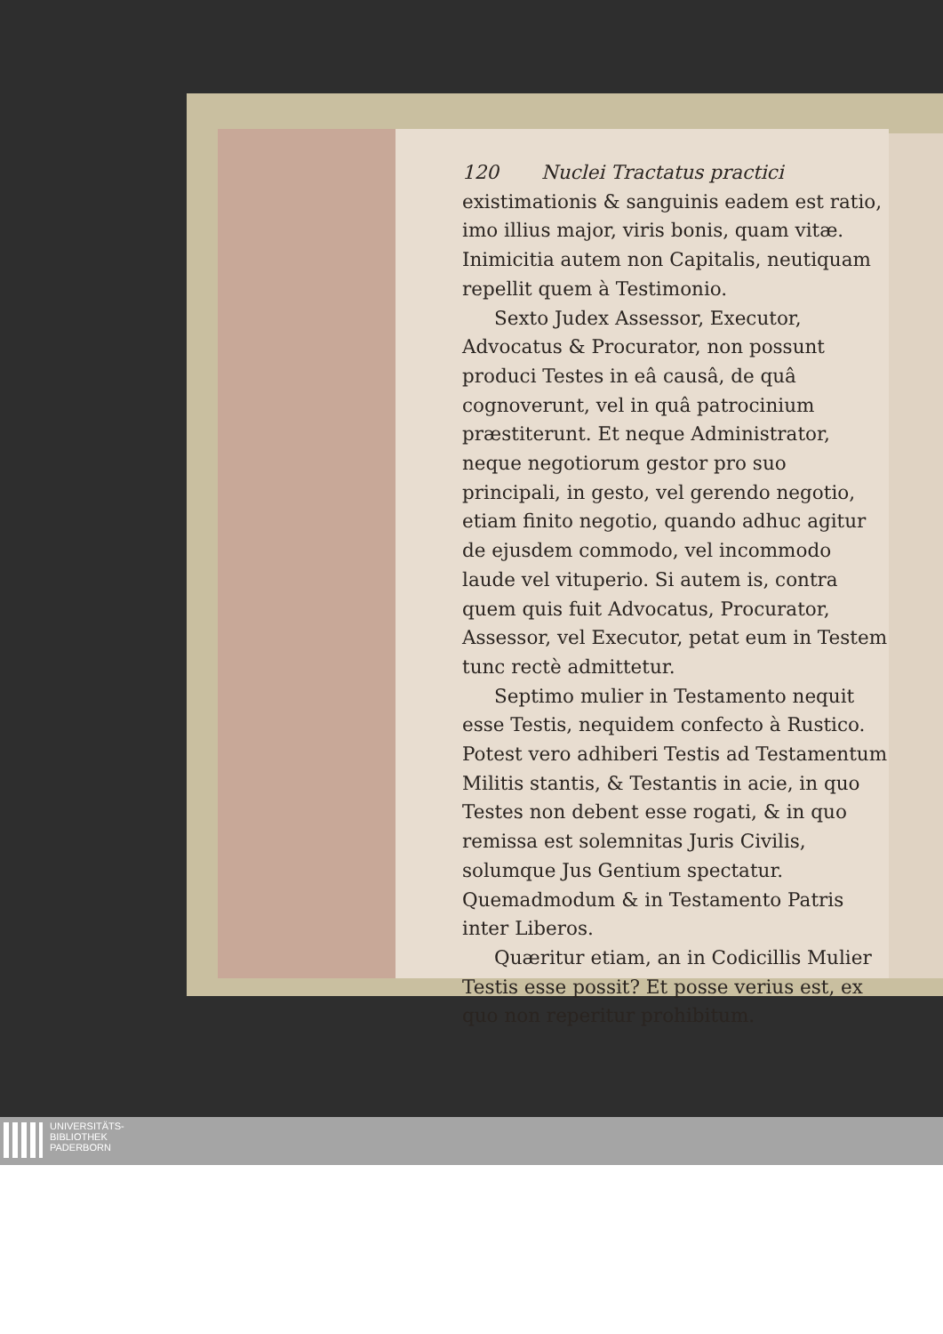120 Nuclei Tractatus practici
existimationis & sanguinis eadem est ratio, imo illius major, viris bonis, quam vitæ. Inimicitia autem non Capitalis, neutiquam repellit quem à Testimonio.
Sexto Judex Assessor, Executor, Advocatus & Procurator, non possunt produci Testes in eâ causâ, de quâ cognoverunt, vel in quâ patrocinium præstiterunt. Et neque Administrator, neque negotiorum gestor pro suo principali, in gesto, vel gerendo negotio, etiam finito negotio, quando adhuc agitur de ejusdem commodo, vel incommodo laude vel vituperio. Si autem is, contra quem quis fuit Advocatus, Procurator, Assessor, vel Executor, petat eum in Testem tunc rectè admittetur.
Septimo mulier in Testamento nequit esse Testis, nequidem confecto à Rustico. Potest vero adhiberi Testis ad Testamentum Militis stantis, & Testantis in acie, in quo Testes non debent esse rogati, & in quo remissa est solemnitas Juris Civilis, solumque Jus Gentium spectatur. Quemadmodum & in Testamento Patris inter Liberos.
Quæritur etiam, an in Codicillis Mulier Testis esse possit? Et posse verius est, ex quo non reperitur prohibitum.
UNIVERSITÄTS-
BIBLIOTHEK
PADERBORN